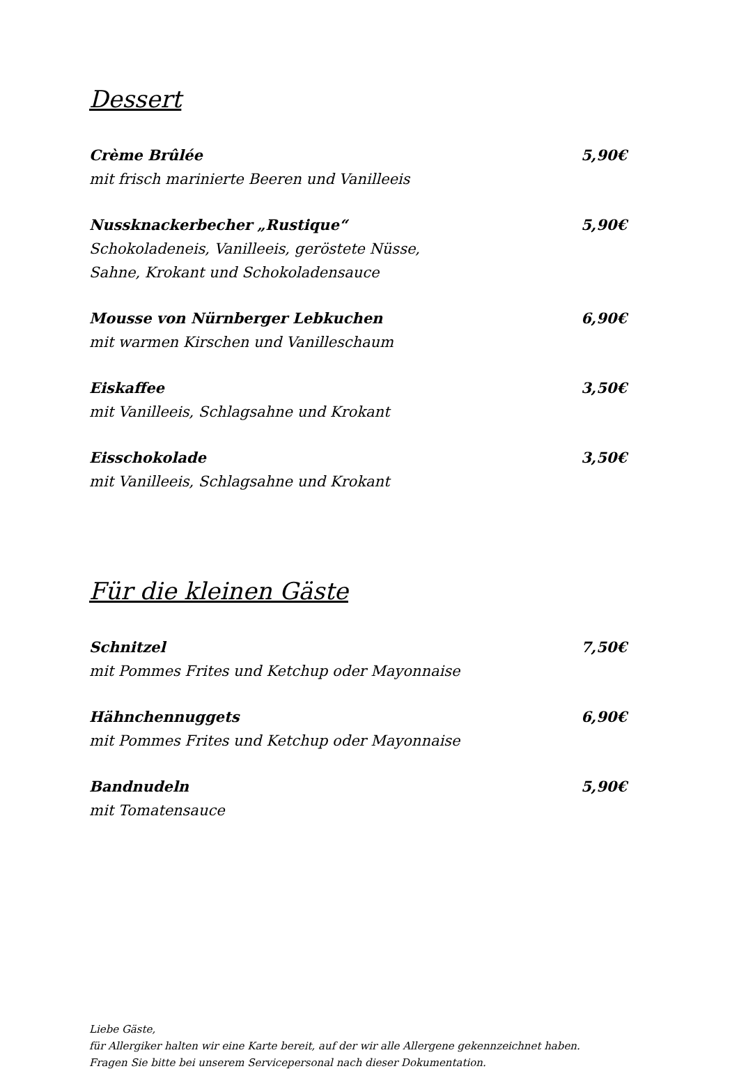Dessert
Crème Brûlée 5,90€
mit frisch marinierte Beeren und Vanilleeis
Nussknackerbecher „Rustique“5,90€
Schokoladeneis, Vanilleeis, geröstete Nüsse,
Sahne, Krokant und Schokoladensauce
Mousse von Nürnberger Lebkuchen 6,90€
mit warmen Kirschen und Vanilleschaum
Eiskaffee 3,50€
mit Vanilleeis, Schlagsahne und Krokant
Eisschokolade 3,50€
mit Vanilleeis, Schlagsahne und Krokant
Für die kleinen Gäste
Schnitzel 7,50€
mit Pommes Frites und Ketchup oder Mayonnaise
Hähnchennuggets 6,90€
mit Pommes Frites und Ketchup oder Mayonnaise
Bandnudeln 5,90€
mit Tomatensauce
Liebe Gäste,
für Allergiker halten wir eine Karte bereit, auf der wir alle Allergene gekennzeichnet haben.
Fragen Sie bitte bei unserem Servicepersonal nach dieser Dokumentation.